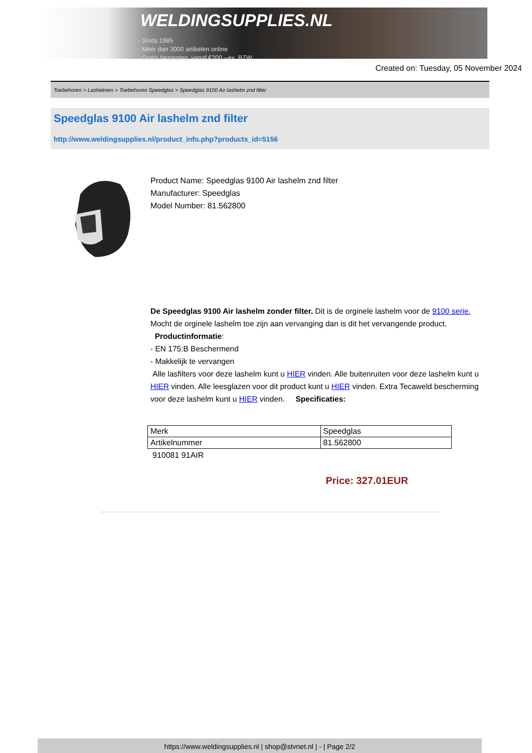WELDINGSUPPLIES.NL
- Sinds 1985
- Méér dan 3000 artikelen online
- Gratis bezorging, vanaf €200,--ex. BTW
Created on: Tuesday, 05 November 2024
Toebehoren > Lashelmen > Toebehoren Speedglas > Speedglas 9100 Air lashelm znd filter
Speedglas 9100 Air lashelm znd filter
http://www.weldingsupplies.nl/product_info.php?products_id=5156
Product Name: Speedglas 9100 Air lashelm znd filter
Manufacturer: Speedglas
Model Number: 81.562800
De Speedglas 9100 Air lashelm zonder filter. Dit is de orginele lashelm voor de 9100 serie. Mocht de orginele lashelm toe zijn aan vervanging dan is dit het vervangende product.
Productinformatie:
- EN 175:B Beschermend
- Makkelijk te vervangen
Alle lasfilters voor deze lashelm kunt u HIER vinden. Alle buitenruiten voor deze lashelm kunt u HIER vinden. Alle leesglazen voor dit product kunt u HIER vinden. Extra Tecaweld bescherming voor deze lashelm kunt u HIER vinden. Specificaties:
| Merk | Speedglas |
| Artikelnummer | 81.562800 |
910081 91AIR
Price: 327.01EUR
https://www.weldingsupplies.nl | shop@stvnet.nl | - | Page 2/2